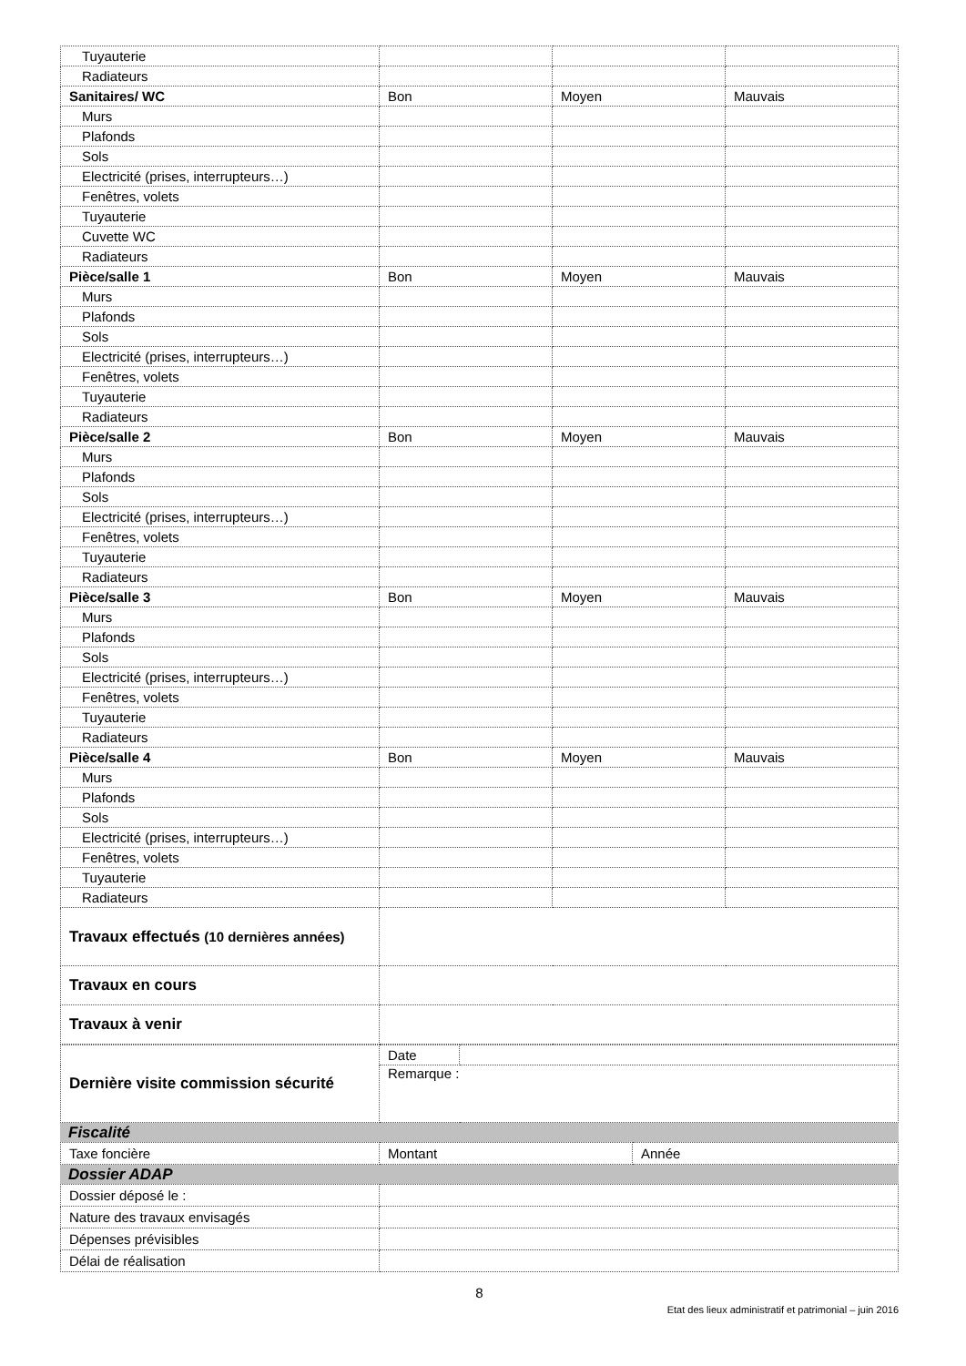| Tuyauterie | | | |
| Radiateurs | | | |
| Sanitaires/ WC | Bon | Moyen | Mauvais |
| Murs | | | |
| Plafonds | | | |
| Sols | | | |
| Electricité (prises, interrupteurs…) | | | |
| Fenêtres, volets | | | |
| Tuyauterie | | | |
| Cuvette WC | | | |
| Radiateurs | | | |
| Pièce/salle 1 | Bon | Moyen | Mauvais |
| Murs | | | |
| Plafonds | | | |
| Sols | | | |
| Electricité (prises, interrupteurs…) | | | |
| Fenêtres, volets | | | |
| Tuyauterie | | | |
| Radiateurs | | | |
| Pièce/salle 2 | Bon | Moyen | Mauvais |
| Murs | | | |
| Plafonds | | | |
| Sols | | | |
| Electricité (prises, interrupteurs…) | | | |
| Fenêtres, volets | | | |
| Tuyauterie | | | |
| Radiateurs | | | |
| Pièce/salle 3 | Bon | Moyen | Mauvais |
| Murs | | | |
| Plafonds | | | |
| Sols | | | |
| Electricité (prises, interrupteurs…) | | | |
| Fenêtres, volets | | | |
| Tuyauterie | | | |
| Radiateurs | | | |
| Pièce/salle 4 | Bon | Moyen | Mauvais |
| Murs | | | |
| Plafonds | | | |
| Sols | | | |
| Electricité (prises, interrupteurs…) | | | |
| Fenêtres, volets | | | |
| Tuyauterie | | | |
| Radiateurs | | | |
| Travaux effectués (10 dernières années) | | | |
| Travaux en cours | | | |
| Travaux à venir | | | |
| Dernière visite commission sécurité | Date | |
| | Remarque : | |
| Fiscalité |
| Taxe foncière | Montant | Année |
| Dossier ADAP |
| Dossier déposé le : | |
| Nature des travaux envisagés | |
| Dépenses prévisibles | |
| Délai de réalisation | |
8
Etat des lieux administratif et patrimonial – juin 2016